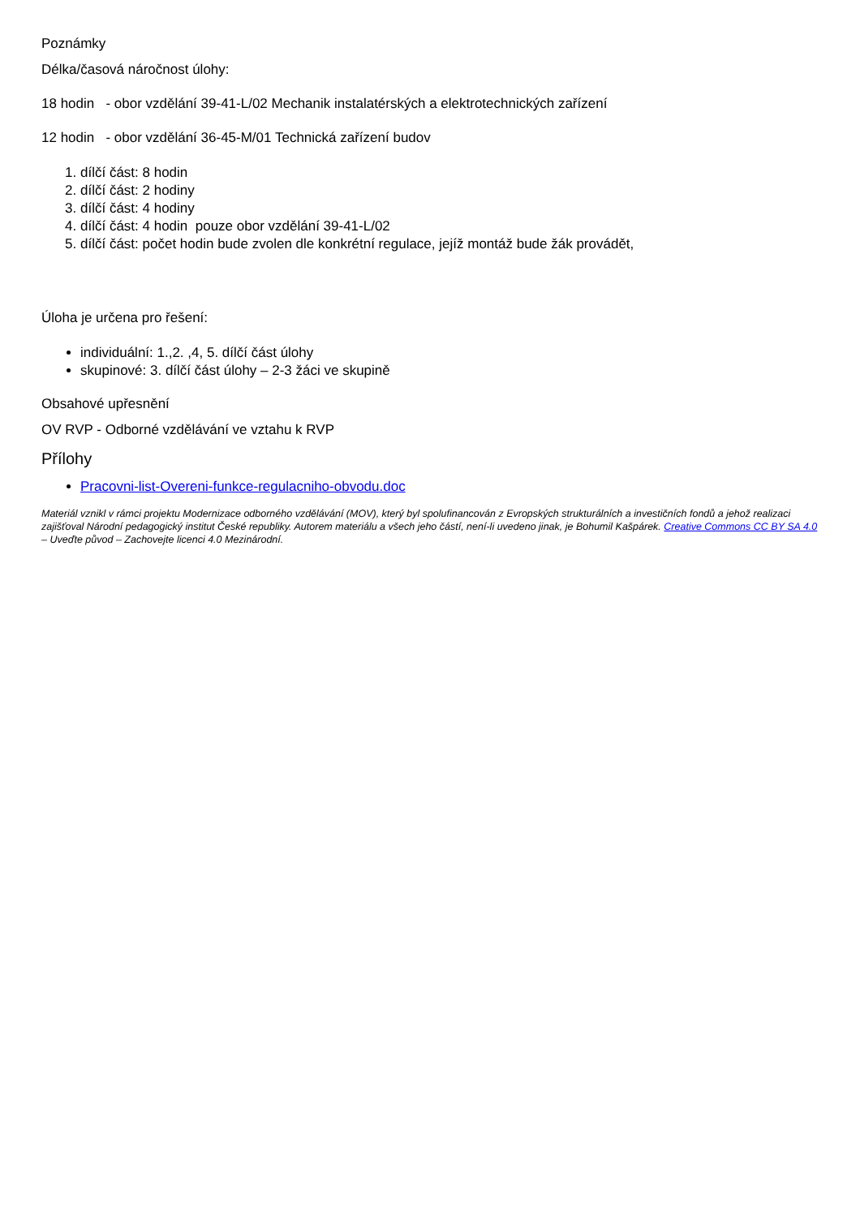Poznámky
Délka/časová náročnost úlohy:
18 hodin - obor vzdělání 39-41-L/02 Mechanik instalatérských a elektrotechnických zařízení
12 hodin - obor vzdělání 36-45-M/01 Technická zařízení budov
1. dílčí část: 8 hodin
2. dílčí část: 2 hodiny
3. dílčí část: 4 hodiny
4. dílčí část: 4 hodin pouze obor vzdělání 39-41-L/02
5. dílčí část: počet hodin bude zvolen dle konkrétní regulace, jejíž montáž bude žák provádět,
Úloha je určena pro řešení:
individuální: 1.,2. ,4, 5. dílčí část úlohy
skupinové: 3. dílčí část úlohy – 2-3 žáci ve skupině
Obsahové upřesnění
OV RVP - Odborné vzdělávání ve vztahu k RVP
Přílohy
Pracovni-list-Overeni-funkce-regulacniho-obvodu.doc
Materiál vznikl v rámci projektu Modernizace odborného vzdělávání (MOV), který byl spolufinancován z Evropských strukturálních a investičních fondů a jehož realizaci zajišťoval Národní pedagogický institut České republiky. Autorem materiálu a všech jeho částí, není-li uvedeno jinak, je Bohumil Kašpárek. Creative Commons CC BY SA 4.0 – Uveďte původ – Zachovejte licenci 4.0 Mezinárodní.